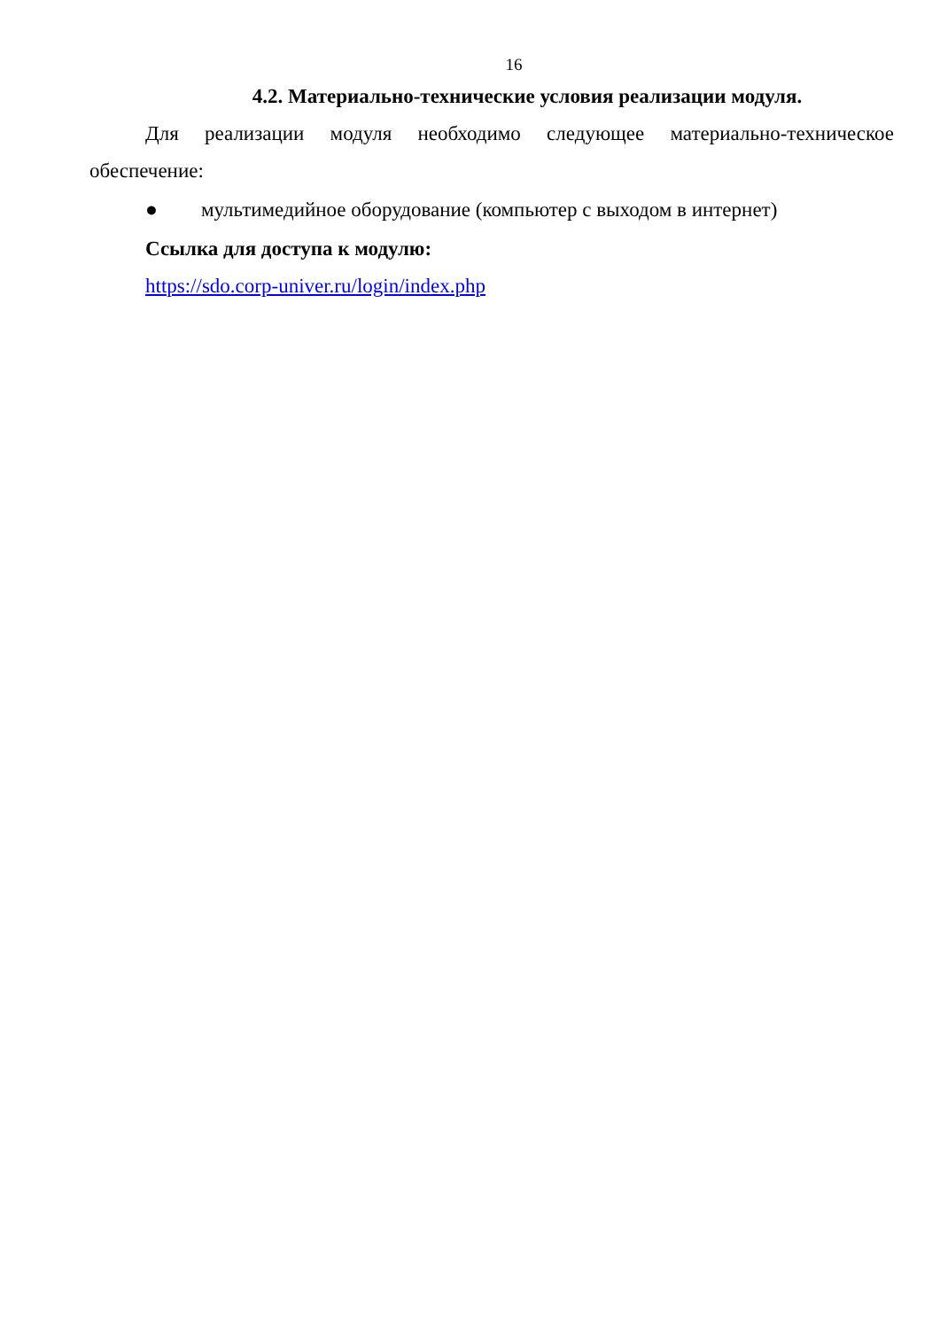16
4.2. Материально-технические условия реализации модуля.
Для реализации модуля необходимо следующее материально-техническое обеспечение:
● мультимедийное оборудование (компьютер с выходом в интернет)
Ссылка для доступа к модулю:
https://sdo.corp-univer.ru/login/index.php